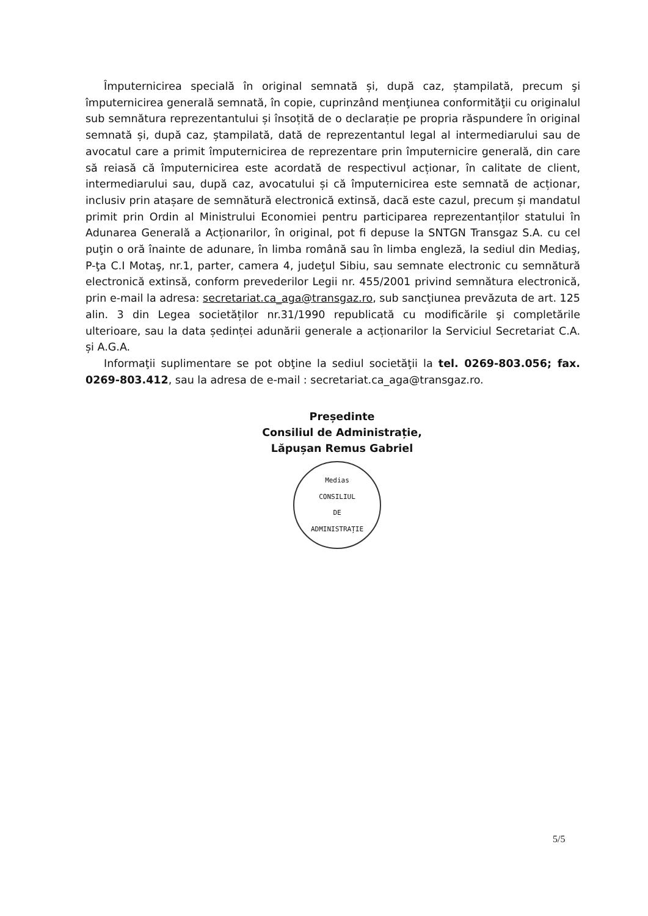Împuternicirea specială în original semnată și, după caz, ștampilată, precum şi împuternicirea generală semnată, în copie, cuprinzând menţiunea conformităţii cu originalul sub semnătura reprezentantului și însoțită de o declarație pe propria răspundere în original semnată și, după caz, ștampilată, dată de reprezentantul legal al intermediarului sau de avocatul care a primit împuternicirea de reprezentare prin împuternicire generală, din care să reiasă că împuternicirea este acordată de respectivul acționar, în calitate de client, intermediarului sau, după caz, avocatului și că împuternicirea este semnată de acționar, inclusiv prin atașare de semnătură electronică extinsă, dacă este cazul, precum și mandatul primit prin Ordin al Ministrului Economiei pentru participarea reprezentanților statului în Adunarea Generală a Acționarilor, în original, pot fi depuse la SNTGN Transgaz S.A. cu cel puţin o oră înainte de adunare, în limba română sau în limba engleză, la sediul din Mediaş, P-ţa C.I Motaş, nr.1, parter, camera 4, judeţul Sibiu, sau semnate electronic cu semnătură electronică extinsă, conform prevederilor Legii nr. 455/2001 privind semnătura electronică, prin e-mail la adresa: secretariat.ca_aga@transgaz.ro, sub sancţiunea prevăzuta de art. 125 alin. 3 din Legea societăților nr.31/1990 republicată cu modificările şi completările ulterioare, sau la data ședinței adunării generale a acționarilor la Serviciul Secretariat C.A. și A.G.A.
Informaţii suplimentare se pot obţine la sediul societăţii la tel. 0269-803.056; fax. 0269-803.412, sau la adresa de e-mail : secretariat.ca_aga@transgaz.ro.
Președinte
Consiliul de Administrație,
Lăpușan Remus Gabriel
Medias
CONSILIUL
DE
ADMINISTRAȚIE
5/5